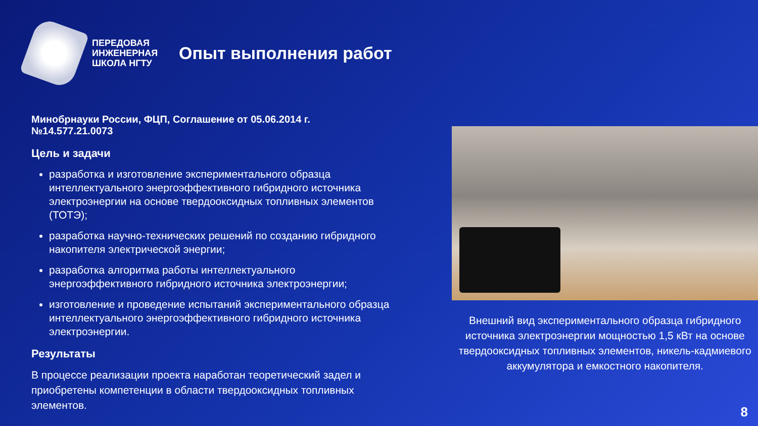ПЕРЕДОВАЯ ИНЖЕНЕРНАЯ ШКОЛА НГТУ
Опыт выполнения работ
Минобрнауки России, ФЦП, Соглашение от 05.06.2014 г. №14.577.21.0073
Цель и задачи
разработка и изготовление экспериментального образца интеллектуального энергоэффективного гибридного источника электроэнергии на основе твердооксидных топливных элементов (ТОТЭ);
разработка научно-технических решений по созданию гибридного накопителя электрической энергии;
разработка алгоритма работы интеллектуального энергоэффективного гибридного источника электроэнергии;
изготовление и проведение испытаний экспериментального образца интеллектуального энергоэффективного гибридного источника электроэнергии.
Результаты
В процессе реализации проекта наработан теоретический задел и приобретены компетенции в области твердооксидных топливных элементов.
Внешний вид экспериментального образца гибридного источника электроэнергии мощностью 1,5 кВт на основе твердооксидных топливных элементов, никель-кадмиевого аккумулятора и емкостного накопителя.
8